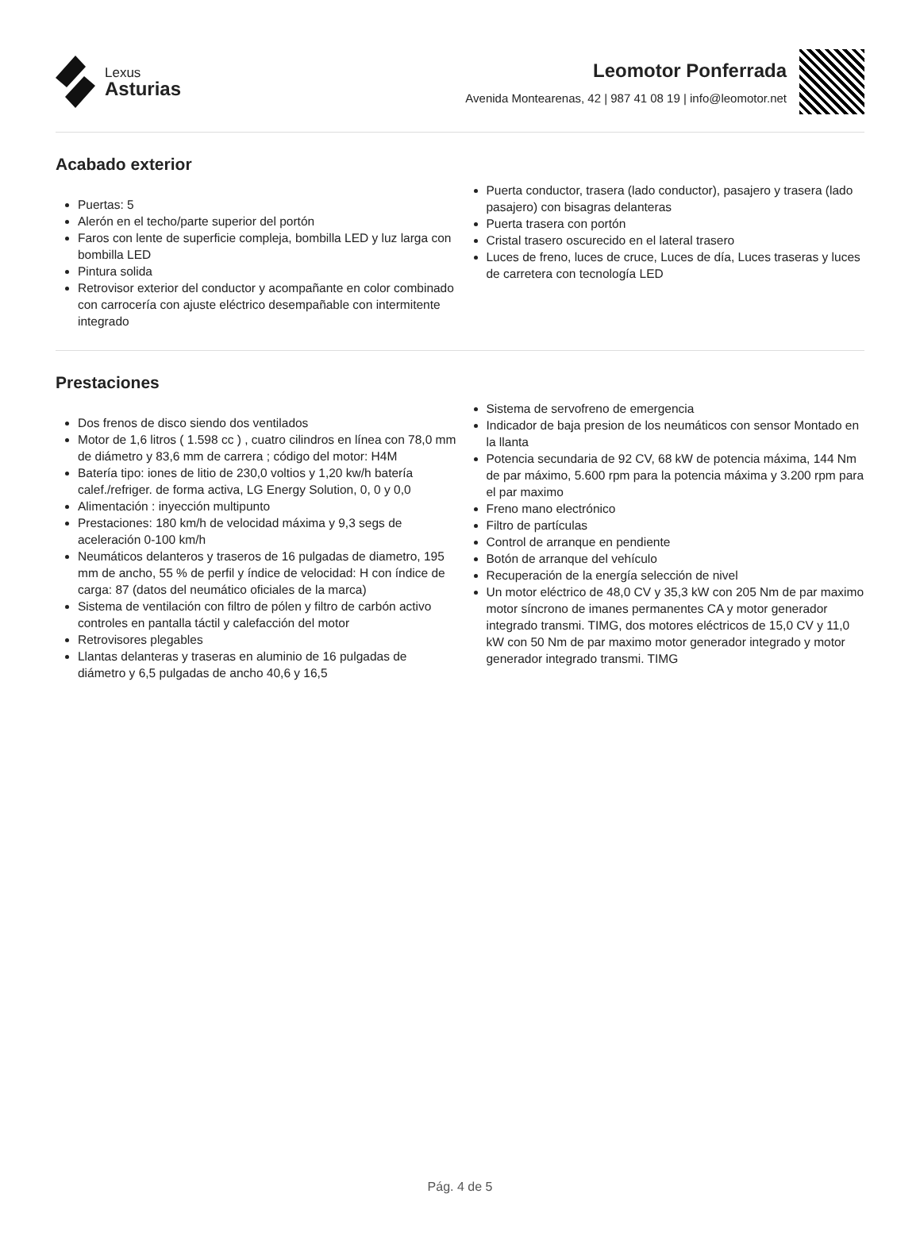Lexus
Asturias
Leomotor Ponferrada
Avenida Montearenas, 42 | 987 41 08 19 | info@leomotor.net
Acabado exterior
Puertas: 5
Alerón en el techo/parte superior del portón
Faros con lente de superficie compleja, bombilla LED y luz larga con bombilla LED
Pintura solida
Retrovisor exterior del conductor y acompañante en color combinado con carrocería con ajuste eléctrico desempañable con intermitente integrado
Puerta conductor, trasera (lado conductor), pasajero y trasera (lado pasajero) con bisagras delanteras
Puerta trasera con portón
Cristal trasero oscurecido en el lateral trasero
Luces de freno, luces de cruce, Luces de día, Luces traseras y luces de carretera con tecnología LED
Prestaciones
Dos frenos de disco siendo dos ventilados
Motor de 1,6 litros ( 1.598 cc ) , cuatro cilindros en línea con 78,0 mm de diámetro y 83,6 mm de carrera ; código del motor: H4M
Batería tipo: iones de litio de 230,0 voltios y 1,20 kw/h batería calef./refriger. de forma activa, LG Energy Solution, 0, 0 y 0,0
Alimentación : inyección multipunto
Prestaciones: 180 km/h de velocidad máxima y 9,3 segs de aceleración 0-100 km/h
Neumáticos delanteros y traseros de 16 pulgadas de diametro, 195 mm de ancho, 55 % de perfil y índice de velocidad: H con índice de carga: 87 (datos del neumático oficiales de la marca)
Sistema de ventilación con filtro de pólen y filtro de carbón activo controles en pantalla táctil y calefacción del motor
Retrovisores plegables
Llantas delanteras y traseras en aluminio de 16 pulgadas de diámetro y 6,5 pulgadas de ancho 40,6 y 16,5
Sistema de servofreno de emergencia
Indicador de baja presion de los neumáticos con sensor Montado en la llanta
Potencia secundaria de 92 CV, 68 kW de potencia máxima, 144 Nm de par máximo, 5.600 rpm para la potencia máxima y 3.200 rpm para el par maximo
Freno mano electrónico
Filtro de partículas
Control de arranque en pendiente
Botón de arranque del vehículo
Recuperación de la energía selección de nivel
Un motor eléctrico de 48,0 CV y 35,3 kW con 205 Nm de par maximo motor síncrono de imanes permanentes CA y motor generador integrado transmi. TIMG, dos motores eléctricos de 15,0 CV y 11,0 kW con 50 Nm de par maximo motor generador integrado y motor generador integrado transmi. TIMG
Pág. 4 de 5